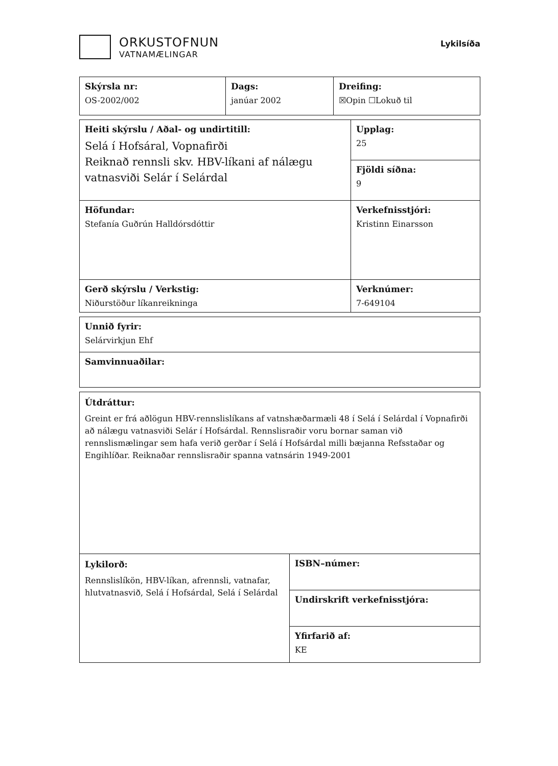ORKUSTOFNUN
VATNAMÆLINGAR
Lykilsíða
| Skýrsla nr: OS-2002/002 | Dags: janúar 2002 | Dreifing: ☒Opin ☐Lokuð til |
| Heiti skýrslu / Aðal- og undirtitill: Selá í Hofsáral, Vopnafirði Reiknað rennsli skv. HBV-líkani af nálægu vatnasviði Selár í Selárdal | Upplag: 25 |
| | Fjöldi síðna: 9 |
| Höfundar: Stefanía Guðrún Halldórsdóttir | Verkefnisstjóri: Kristinn Einarsson |
| Gerð skýrslu / Verkstig: Niðurstöður líkanreikninga | Verknúmer: 7-649104 |
| Unnið fyrir: Selárvirkjun Ehf |
| Samvinnuaðilar: |
| Útdráttur: Greint er frá aðlögun HBV-rennslislíkans af vatnshæðarmæli 48 í Selá í Selárdal í Vopnafirði að nálægu vatnasviði Selár í Hofsárdal. Rennslisraðir voru bornar saman við rennslismælingar sem hafa verið gerðar í Selá í Hofsárdal milli bæjanna Refsstaðar og Engihlíðar. Reiknaðar rennslisraðir spanna vatnsárin 1949-2001 | |
| Lykilorð: Rennslislíkön, HBV-líkan, afrennsli, vatnafar, hlutvatnasvið, Selá í Hofsárdal, Selá í Selárdal | ISBN–númer: |
| | Undirskrift verkefnisstjóra: |
| | Yfirfarið af: KE |